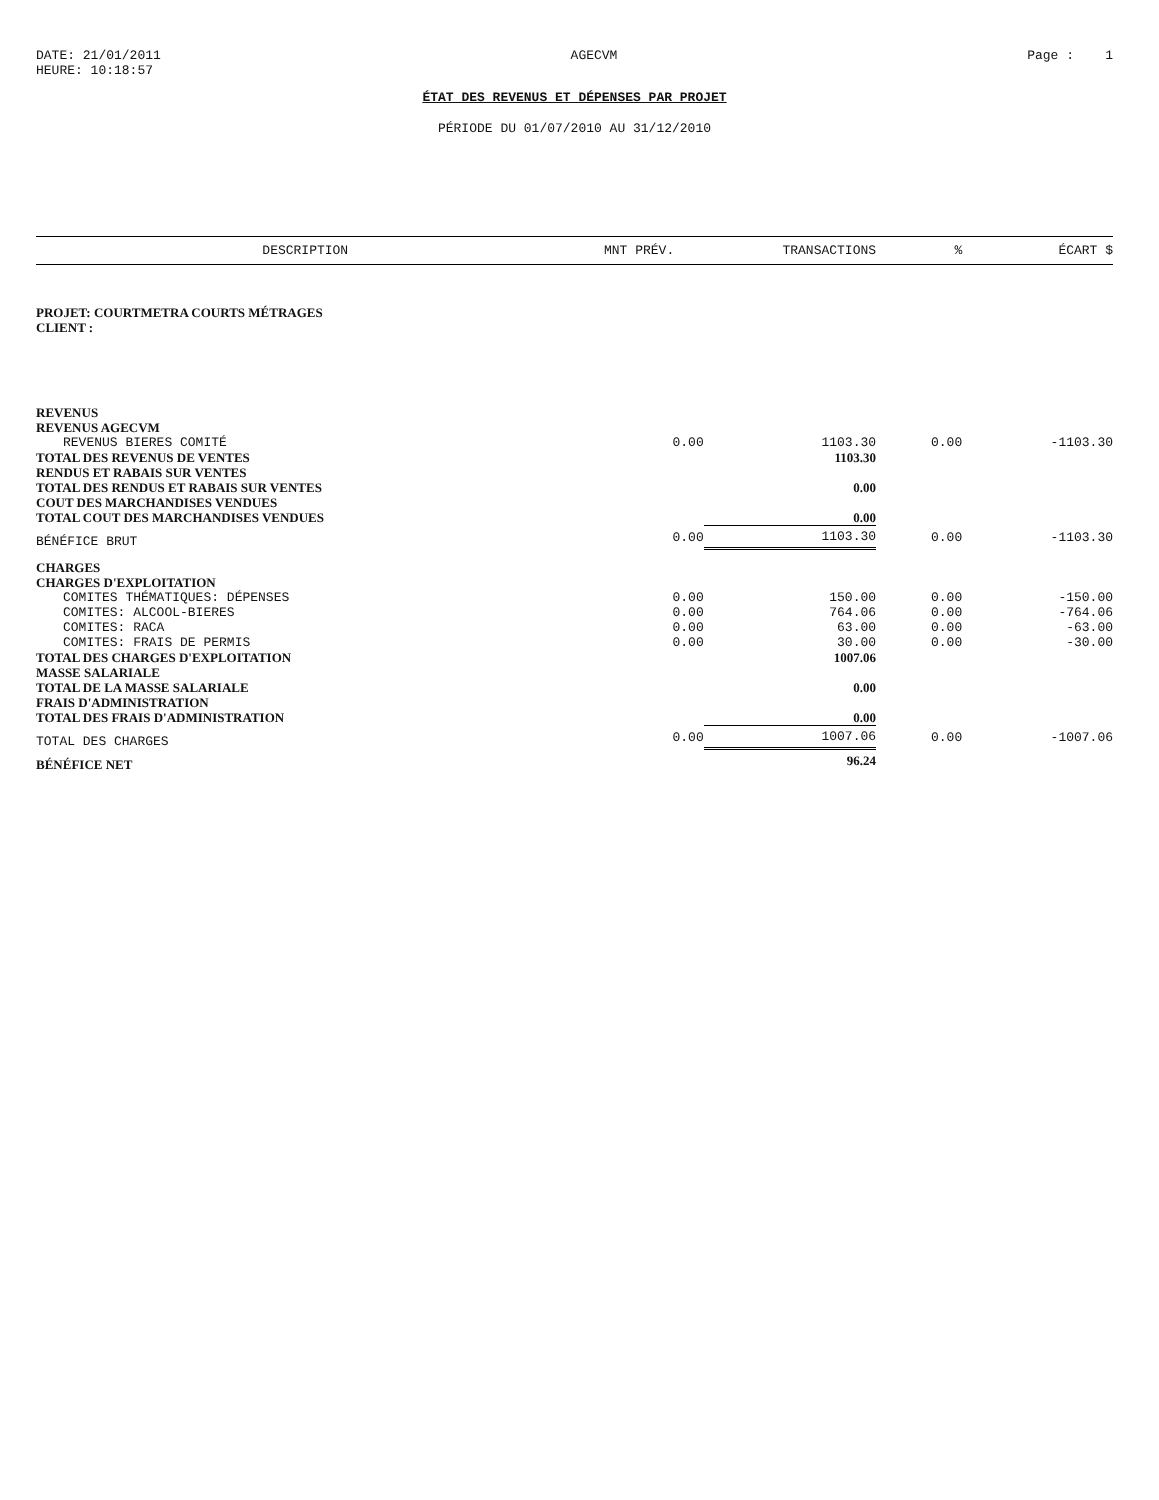DATE: 21/01/2011
HEURE: 10:18:57
AGECVM Page : 1
ÉTAT DES REVENUS ET DÉPENSES PAR PROJET
PÉRIODE DU 01/07/2010 AU 31/12/2010
| DESCRIPTION | MNT PRÉV. | TRANSACTIONS | % | ÉCART $ |
| --- | --- | --- | --- | --- |
| PROJET: COURTMETRA COURTS MÉTRAGES | | | | |
| CLIENT : | | | | |
| REVENUS | | | | |
| REVENUS AGECVM | | | | |
| REVENUS BIERES COMITÉ | 0.00 | 1103.30 | 0.00 | -1103.30 |
| TOTAL DES REVENUS DE VENTES | | 1103.30 | | |
| RENDUS ET RABAIS SUR VENTES | | | | |
| TOTAL DES RENDUS ET RABAIS SUR VENTES | | 0.00 | | |
| COUT DES MARCHANDISES VENDUES | | | | |
| TOTAL COUT DES MARCHANDISES VENDUES | | 0.00 | | |
| BÉNÉFICE BRUT | 0.00 | 1103.30 | 0.00 | -1103.30 |
| CHARGES | | | | |
| CHARGES D'EXPLOITATION | | | | |
| COMITES THÉMATIQUES: DÉPENSES | 0.00 | 150.00 | 0.00 | -150.00 |
| COMITES: ALCOOL-BIERES | 0.00 | 764.06 | 0.00 | -764.06 |
| COMITES: RACA | 0.00 | 63.00 | 0.00 | -63.00 |
| COMITES: FRAIS DE PERMIS | 0.00 | 30.00 | 0.00 | -30.00 |
| TOTAL DES CHARGES D'EXPLOITATION | | 1007.06 | | |
| MASSE SALARIALE | | | | |
| TOTAL DE LA MASSE SALARIALE | | 0.00 | | |
| FRAIS D'ADMINISTRATION | | | | |
| TOTAL DES FRAIS D'ADMINISTRATION | | 0.00 | | |
| TOTAL DES CHARGES | 0.00 | 1007.06 | 0.00 | -1007.06 |
| BÉNÉFICE NET | | 96.24 | | |